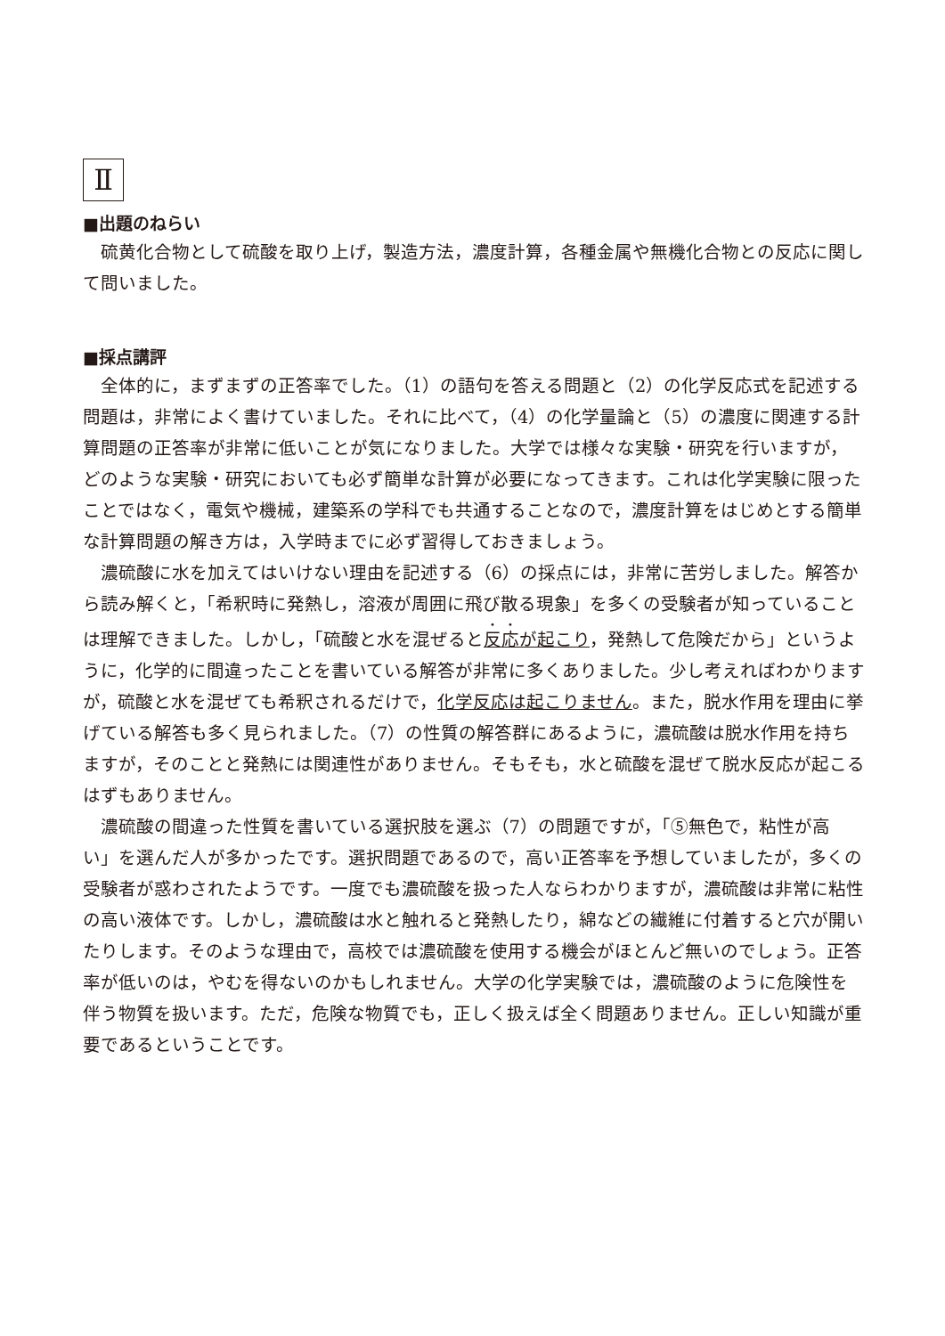Ⅱ
■出題のねらい
硫黄化合物として硫酸を取り上げ，製造方法，濃度計算，各種金属や無機化合物との反応に関して問いました。
■採点講評
全体的に，まずまずの正答率でした。（1）の語句を答える問題と（2）の化学反応式を記述する問題は，非常によく書けていました。それに比べて，（4）の化学量論と（5）の濃度に関連する計算問題の正答率が非常に低いことが気になりました。大学では様々な実験・研究を行いますが，どのような実験・研究においても必ず簡単な計算が必要になってきます。これは化学実験に限ったことではなく，電気や機械，建築系の学科でも共通することなので，濃度計算をはじめとする簡単な計算問題の解き方は，入学時までに必ず習得しておきましょう。
濃硫酸に水を加えてはいけない理由を記述する（6）の採点には，非常に苦労しました。解答から読み解くと，「希釈時に発熱し，溶液が周囲に飛び散る現象」を多くの受験者が知っていることは理解できました。しかし，「硫酸と水を混ぜると反応が起こり，発熱して危険だから」というように，化学的に間違ったことを書いている解答が非常に多くありました。少し考えればわかりますが，硫酸と水を混ぜても希釈されるだけで，化学反応は起こりません。また，脱水作用を理由に挙げている解答も多く見られました。（7）の性質の解答群にあるように，濃硫酸は脱水作用を持ちますが，そのことと発熱には関連性がありません。そもそも，水と硫酸を混ぜて脱水反応が起こるはずもありません。
濃硫酸の間違った性質を書いている選択肢を選ぶ（7）の問題ですが，「⑤無色で，粘性が高い」を選んだ人が多かったです。選択問題であるので，高い正答率を予想していましたが，多くの受験者が惑わされたようです。一度でも濃硫酸を扱った人ならわかりますが，濃硫酸は非常に粘性の高い液体です。しかし，濃硫酸は水と触れると発熱したり，綿などの繊維に付着すると穴が開いたりします。そのような理由で，高校では濃硫酸を使用する機会がほとんど無いのでしょう。正答率が低いのは，やむを得ないのかもしれません。大学の化学実験では，濃硫酸のように危険性を伴う物質を扱います。ただ，危険な物質でも，正しく扱えば全く問題ありません。正しい知識が重要であるということです。